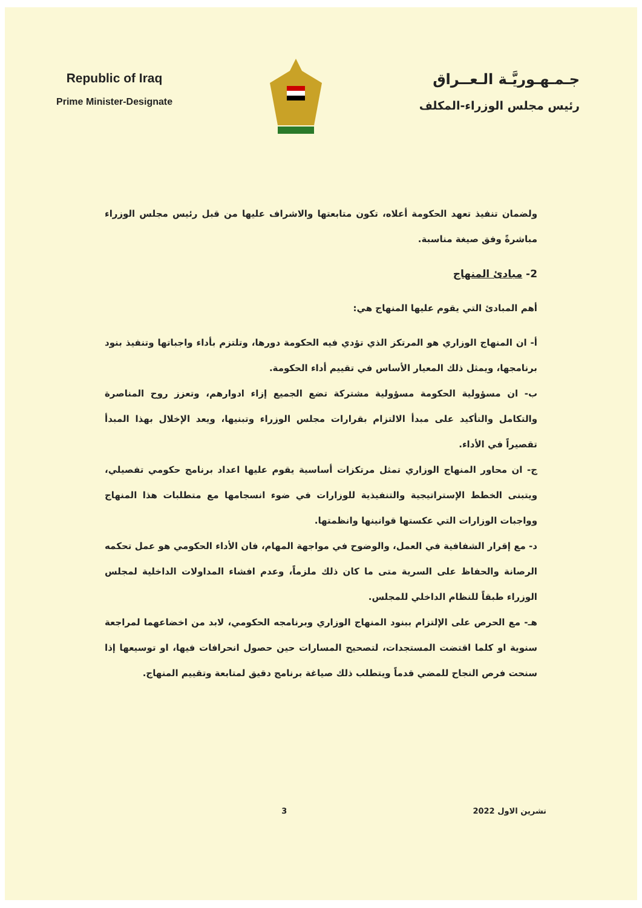Republic of Iraq
Prime Minister-Designate
جـمـهـوريَّـة الـعــراق
رئيس مجلس الوزراء-المكلف
ولضمان تنفيذ تعهد الحكومة أعلاه، تكون متابعتها والاشراف عليها من قبل رئيس مجلس الوزراء مباشرةً وفق صيغة مناسبة.
2- مبادئ المنهاج
أهم المبادئ التي يقوم عليها المنهاج هي:
أ- ان المنهاج الوزاري هو المرتكز الذي تؤدي فيه الحكومة دورها، وتلتزم بأداء واجباتها وتنفيذ بنود برنامجها، ويمثل ذلك المعيار الأساس في تقييم أداء الحكومة.
ب- ان مسؤولية الحكومة مسؤولية مشتركة تضع الجميع إزاء ادوارهم، وتعزز روح المناصرة والتكامل والتأكيد على مبدأ الالتزام بقرارات مجلس الوزراء وتبنيها، ويعد الإخلال بهذا المبدأ تقصيراً في الأداء.
ج- ان محاور المنهاج الوزاري تمثل مرتكزات أساسية يقوم عليها اعداد برنامج حكومي تفصيلي، ويتبنى الخطط الإستراتيجية والتنفيذية للوزارات في ضوء انسجامها مع متطلبات هذا المنهاج وواجبات الوزارات التي عكستها قوانينها وانظمتها.
د- مع إقرار الشفافية في العمل، والوضوح في مواجهة المهام، فان الأداء الحكومي هو عمل تحكمه الرصانة والحفاظ على السرية متى ما كان ذلك ملزماً، وعدم افشاء المداولات الداخلية لمجلس الوزراء طبقاً للنظام الداخلي للمجلس.
هـ- مع الحرص على الإلتزام ببنود المنهاج الوزاري وبرنامجه الحكومي، لابد من اخضاعهما لمراجعة سنوية او كلما اقتضت المستجدات، لتصحيح المسارات حين حصول انحرافات فيها، او توسيعها إذا سنحت فرص النجاح للمضي قدماً ويتطلب ذلك صياغة برنامج دقيق لمتابعة وتقييم المنهاج.
تشرين الاول 2022 3